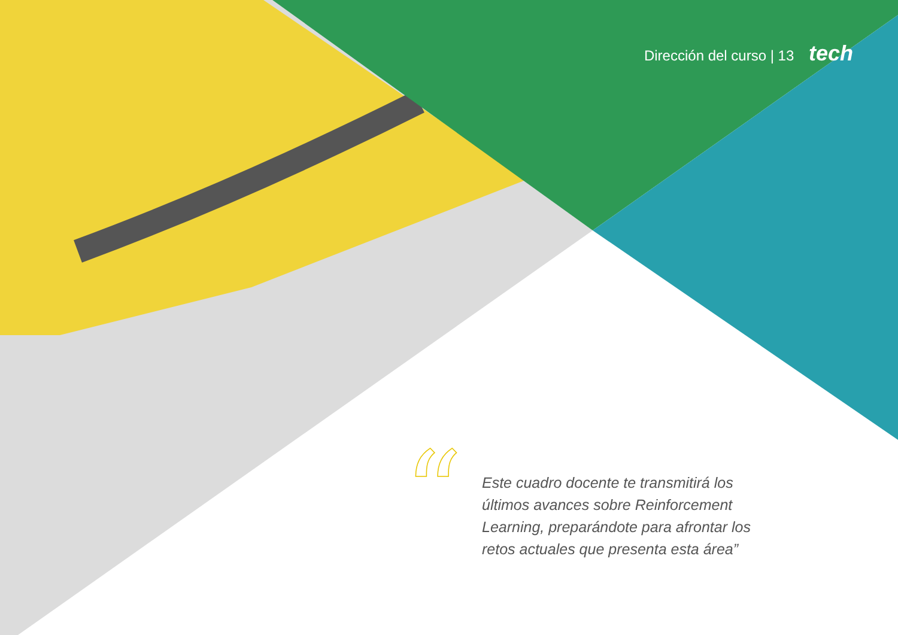Dirección del curso | 13 tech
“
Este cuadro docente te transmitirá los últimos avances sobre Reinforcement Learning, preparándote para afrontar los retos actuales que presenta esta área”